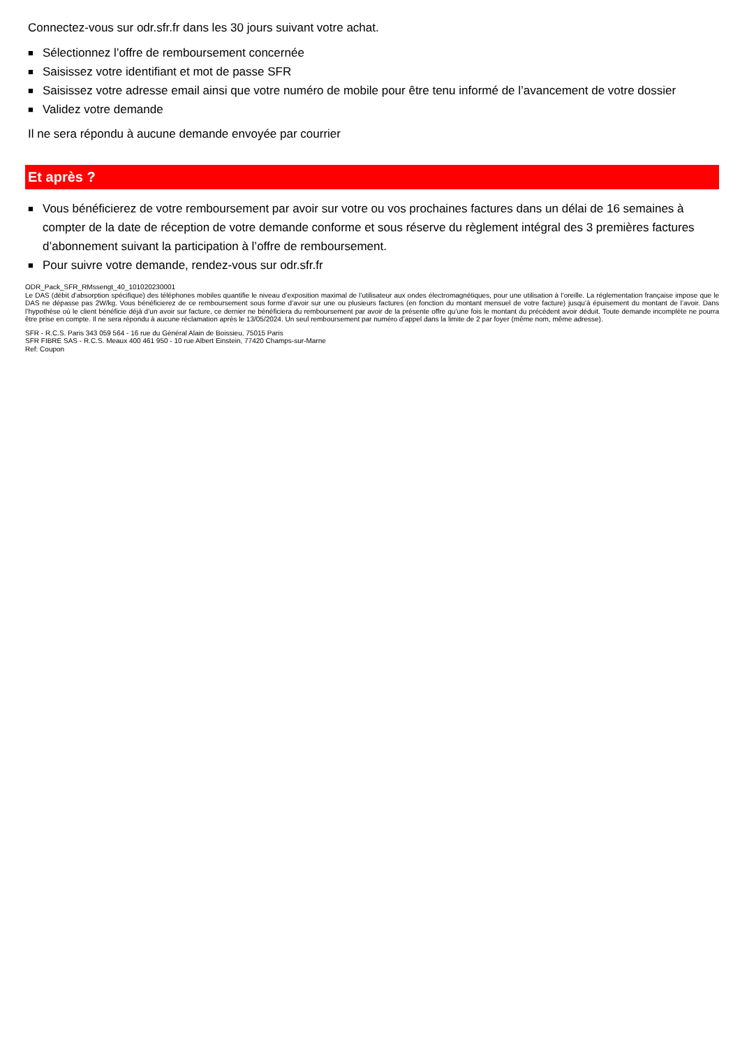Connectez-vous sur odr.sfr.fr dans les 30 jours suivant votre achat.
■ Sélectionnez l’offre de remboursement concernée
■ Saisissez votre identifiant et mot de passe SFR
■ Saisissez votre adresse email ainsi que votre numéro de mobile pour être tenu informé de l’avancement de votre dossier
■ Validez votre demande
Il ne sera répondu à aucune demande envoyée par courrier
Et après ?
■ Vous bénéficierez de votre remboursement par avoir sur votre ou vos prochaines factures dans un délai de 16 semaines à compter de la date de réception de votre demande conforme et sous réserve du règlement intégral des 3 premières factures d’abonnement suivant la participation à l’offre de remboursement.
■ Pour suivre votre demande, rendez-vous sur odr.sfr.fr
ODR_Pack_SFR_RMssengt_40_101020230001
Le DAS (débit d’absorption spécifique) des téléphones mobiles quantifie le niveau d’exposition maximal de l’utilisateur aux ondes électromagnétiques, pour une utilisation à l’oreille. La réglementation française impose que le DAS ne dépasse pas 2W/kg. Vous bénéficierez de ce remboursement sous forme d’avoir sur une ou plusieurs factures (en fonction du montant mensuel de votre facture) jusqu’à épuisement du montant de l’avoir. Dans l’hypothèse où le client bénéficie déjà d’un avoir sur facture, ce dernier ne bénéficiera du remboursement par avoir de la présente offre qu’une fois le montant du précèdent avoir déduit. Toute demande incomplète ne pourra être prise en compte. Il ne sera répondu à aucune réclamation après le 13/05/2024. Un seul remboursement par numéro d’appel dans la limite de 2 par foyer (même nom, même adresse).
SFR - R.C.S. Paris 343 059 564 - 16 rue du Général Alain de Boissieu, 75015 Paris
SFR FIBRE SAS - R.C.S. Meaux 400 461 950 - 10 rue Albert Einstein, 77420 Champs-sur-Marne
Ref: Coupon